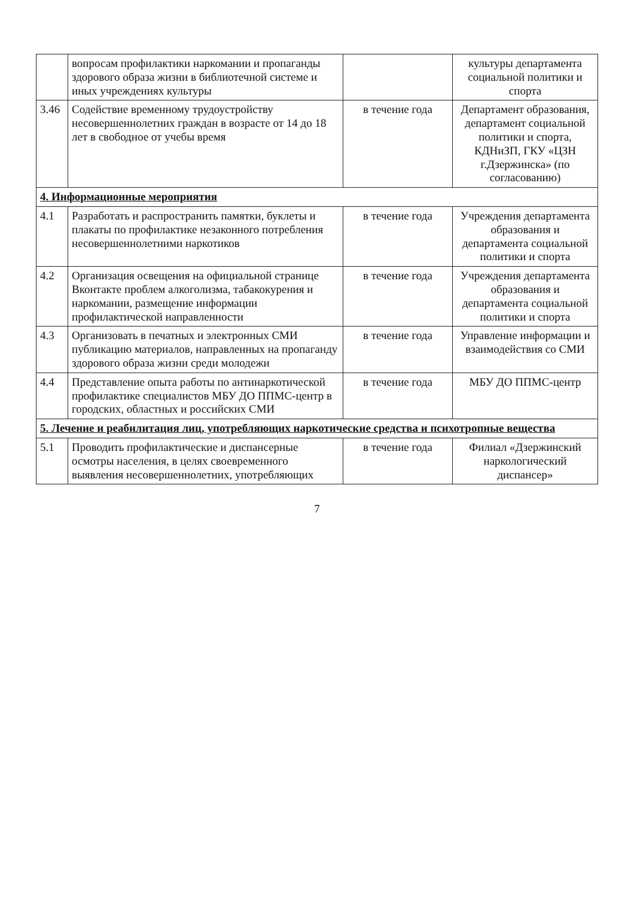| | вопросам профилактики наркомании и пропаганды здорового образа жизни в библиотечной системе и иных учреждениях культуры | | культуры департамента социальной политики и спорта |
| 3.46 | Содействие временному трудоустройству несовершеннолетних граждан в возрасте от 14 до 18 лет в свободное от учебы время | в течение года | Департамент образования, департамент социальной политики и спорта, КДНиЗП, ГКУ «ЦЗН г.Дзержинска» (по согласованию) |
| 4. Информационные мероприятия | | | |
| 4.1 | Разработать и распространить памятки, буклеты и плакаты по профилактике незаконного потребления несовершеннолетними наркотиков | в течение года | Учреждения департамента образования и департамента социальной политики и спорта |
| 4.2 | Организация освещения на официальной странице Вконтакте проблем алкоголизма, табакокурения и наркомании, размещение информации профилактической направленности | в течение года | Учреждения департамента образования и департамента социальной политики и спорта |
| 4.3 | Организовать в печатных и электронных СМИ публикацию материалов, направленных на пропаганду здорового образа жизни среди молодежи | в течение года | Управление информации и взаимодействия со СМИ |
| 4.4 | Представление опыта работы по антинаркотической профилактике специалистов МБУ ДО ППМС-центр в городских, областных и российских СМИ | в течение года | МБУ ДО ППМС-центр |
| 5. Лечение и реабилитация лиц, употребляющих наркотические средства и психотропные вещества | | | |
| 5.1 | Проводить профилактические и диспансерные осмотры населения, в целях своевременного выявления несовершеннолетних, употребляющих | в течение года | Филиал «Дзержинский наркологический диспансер» |
7